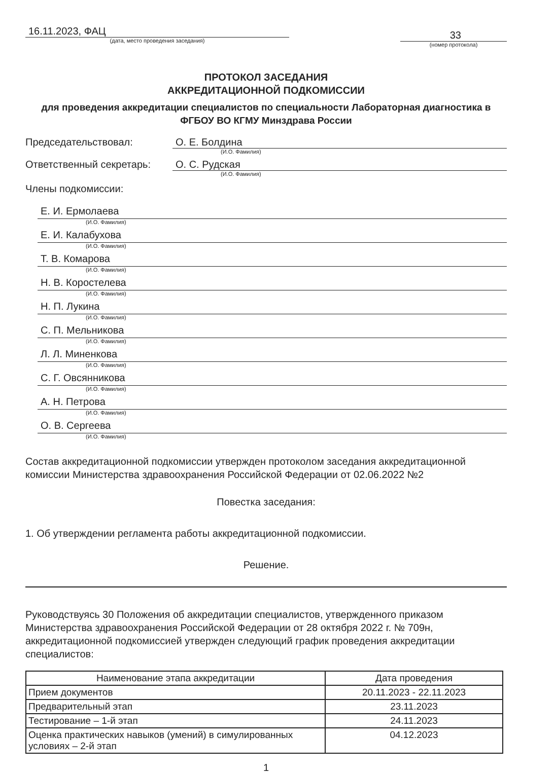16.11.2023, ФАЦ
(дата, место проведения заседания)
33
(номер протокола)
ПРОТОКОЛ ЗАСЕДАНИЯ
АККРЕДИТАЦИОННОЙ ПОДКОМИССИИ
для проведения аккредитации специалистов по специальности Лабораторная диагностика в ФГБОУ ВО КГМУ Минздрава России
Председательствовал: О. Е. Болдина
(И.О. Фамилия)
Ответственный секретарь: О. С. Рудская
(И.О. Фамилия)
Члены подкомиссии:
Е. И. Ермолаева
(И.О. Фамилия)
Е. И. Калабухова
(И.О. Фамилия)
Т. В. Комарова
(И.О. Фамилия)
Н. В. Коростелева
(И.О. Фамилия)
Н. П. Лукина
(И.О. Фамилия)
С. П. Мельникова
(И.О. Фамилия)
Л. Л. Миненкова
(И.О. Фамилия)
С. Г. Овсянникова
(И.О. Фамилия)
А. Н. Петрова
(И.О. Фамилия)
О. В. Сергеева
(И.О. Фамилия)
Состав аккредитационной подкомиссии утвержден протоколом заседания аккредитационной комиссии Министерства здравоохранения Российской Федерации от 02.06.2022 №2
Повестка заседания:
1. Об утверждении регламента работы аккредитационной подкомиссии.
Решение.
Руководствуясь 30 Положения об аккредитации специалистов, утвержденного приказом Министерства здравоохранения Российской Федерации от 28 октября 2022 г. № 709н, аккредитационной подкомиссией утвержден следующий график проведения аккредитации специалистов:
| Наименование этапа аккредитации | Дата проведения |
| --- | --- |
| Прием документов | 20.11.2023 - 22.11.2023 |
| Предварительный этап | 23.11.2023 |
| Тестирование – 1-й этап | 24.11.2023 |
| Оценка практических навыков (умений) в симулированных условиях – 2-й этап | 04.12.2023 |
1